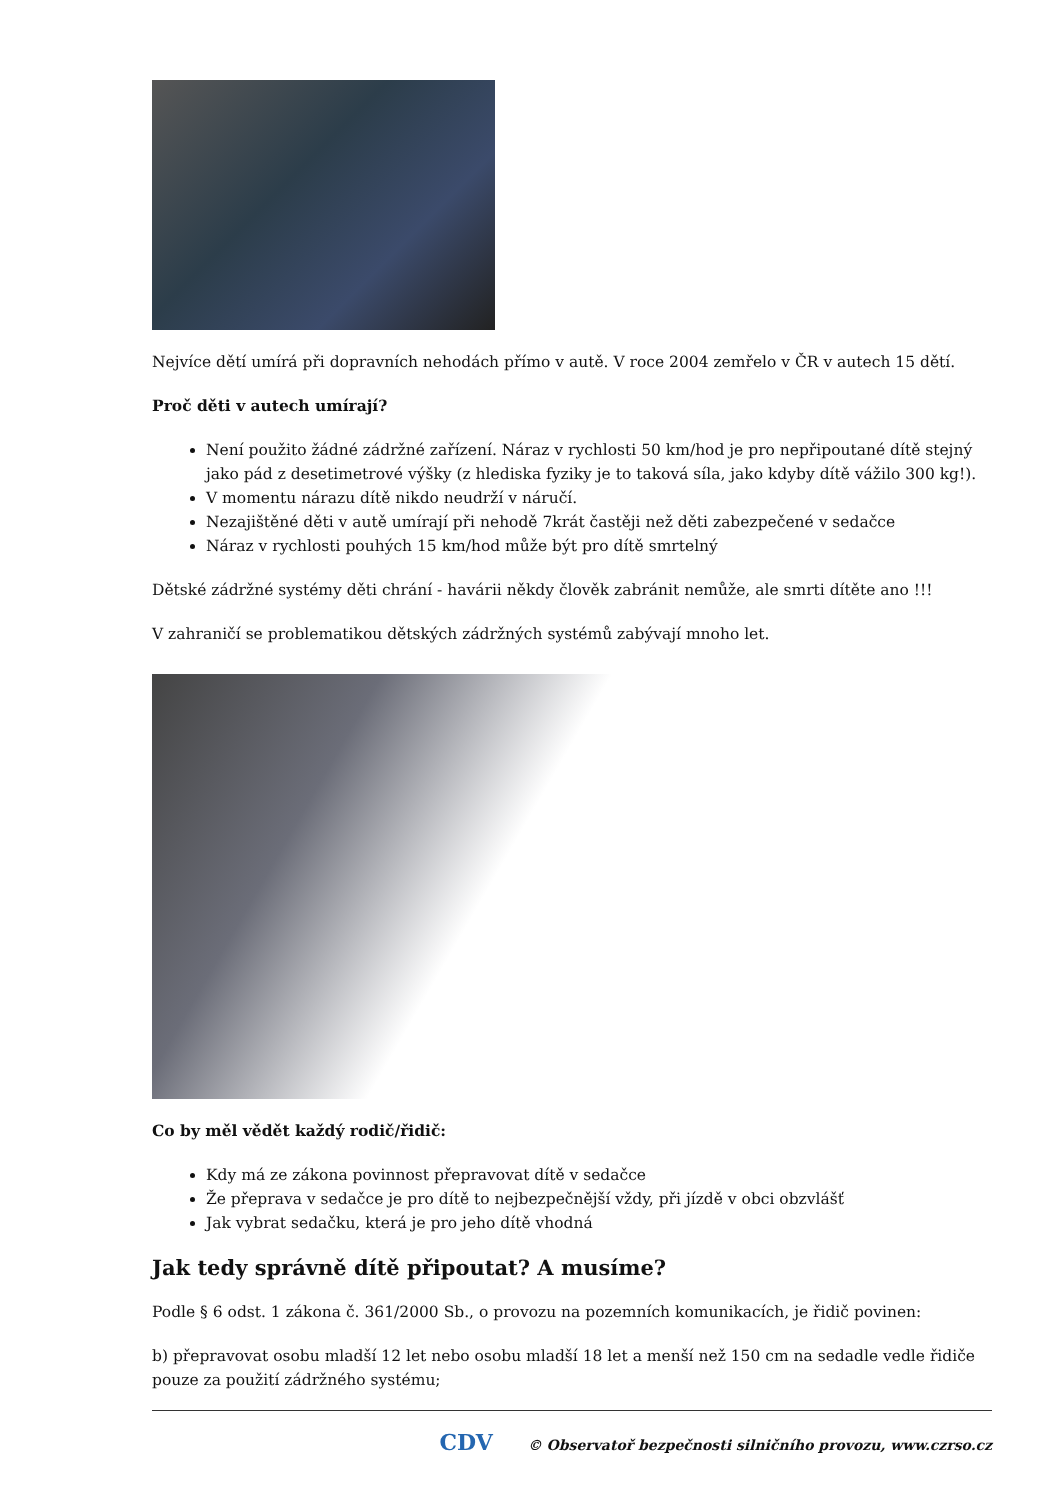Nejvíce dětí umírá při dopravních nehodách přímo v autě. V roce 2004 zemřelo v ČR v autech 15 dětí.
Proč děti v autech umírají?
Není použito žádné zádržné zařízení. Náraz v rychlosti 50 km/hod je pro nepřipoutané dítě stejný jako pád z desetimetrové výšky (z hlediska fyziky je to taková síla, jako kdyby dítě vážilo 300 kg!).
V momentu nárazu dítě nikdo neudrží v náručí.
Nezajištěné děti v autě umírají při nehodě 7krát častěji než děti zabezpečené v sedačce
Náraz v rychlosti pouhých 15 km/hod může být pro dítě smrtelný
Dětské zádržné systémy děti chrání - havárii někdy člověk zabránit nemůže, ale smrti dítěte ano !!!
V zahraničí se problematikou dětských zádržných systémů zabývají mnoho let.
Co by měl vědět každý rodič/řidič:
Kdy má ze zákona povinnost přepravovat dítě v sedačce
Že přeprava v sedačce je pro dítě to nejbezpečnější vždy, při jízdě v obci obzvlášť
Jak vybrat sedačku, která je pro jeho dítě vhodná
Jak tedy správně dítě připoutat? A musíme?
Podle § 6 odst. 1 zákona č. 361/2000 Sb., o provozu na pozemních komunikacích, je řidič povinen:
b) přepravovat osobu mladší 12 let nebo osobu mladší 18 let a menší než 150 cm na sedadle vedle řidiče pouze za použití zádržného systému;
CDV © Observatoř bezpečnosti silničního provozu, www.czrso.cz